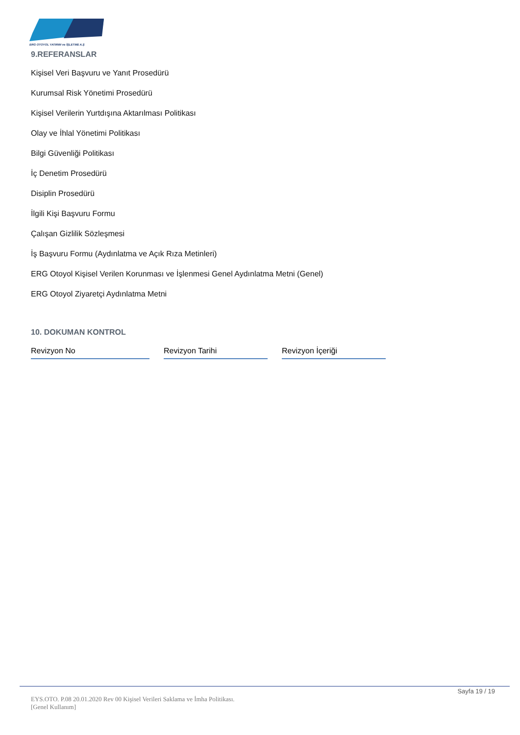ERG OTOYOL YATIRIM ve İŞLETME A.Ş
9.REFERANSLAR
Kişisel Veri Başvuru ve Yanıt Prosedürü
Kurumsal Risk Yönetimi Prosedürü
Kişisel Verilerin Yurtdışına Aktarılması Politikası
Olay ve İhlal Yönetimi Politikası
Bilgi Güvenliği Politikası
İç Denetim Prosedürü
Disiplin Prosedürü
İlgili Kişi Başvuru Formu
Çalışan Gizlilik Sözleşmesi
İş Başvuru Formu (Aydınlatma ve Açık Rıza Metinleri)
ERG Otoyol Kişisel Verilen Korunması ve İşlenmesi Genel Aydınlatma Metni (Genel)
ERG Otoyol Ziyaretçi Aydınlatma Metni
10. DOKUMAN KONTROL
| Revizyon No | Revizyon Tarihi | Revizyon İçeriği |
Sayfa 19 / 19
EYS.OTO. P.08 20.01.2020 Rev 00 Kişisel Verileri Saklama ve İmha Politikası.
[Genel Kullanım]